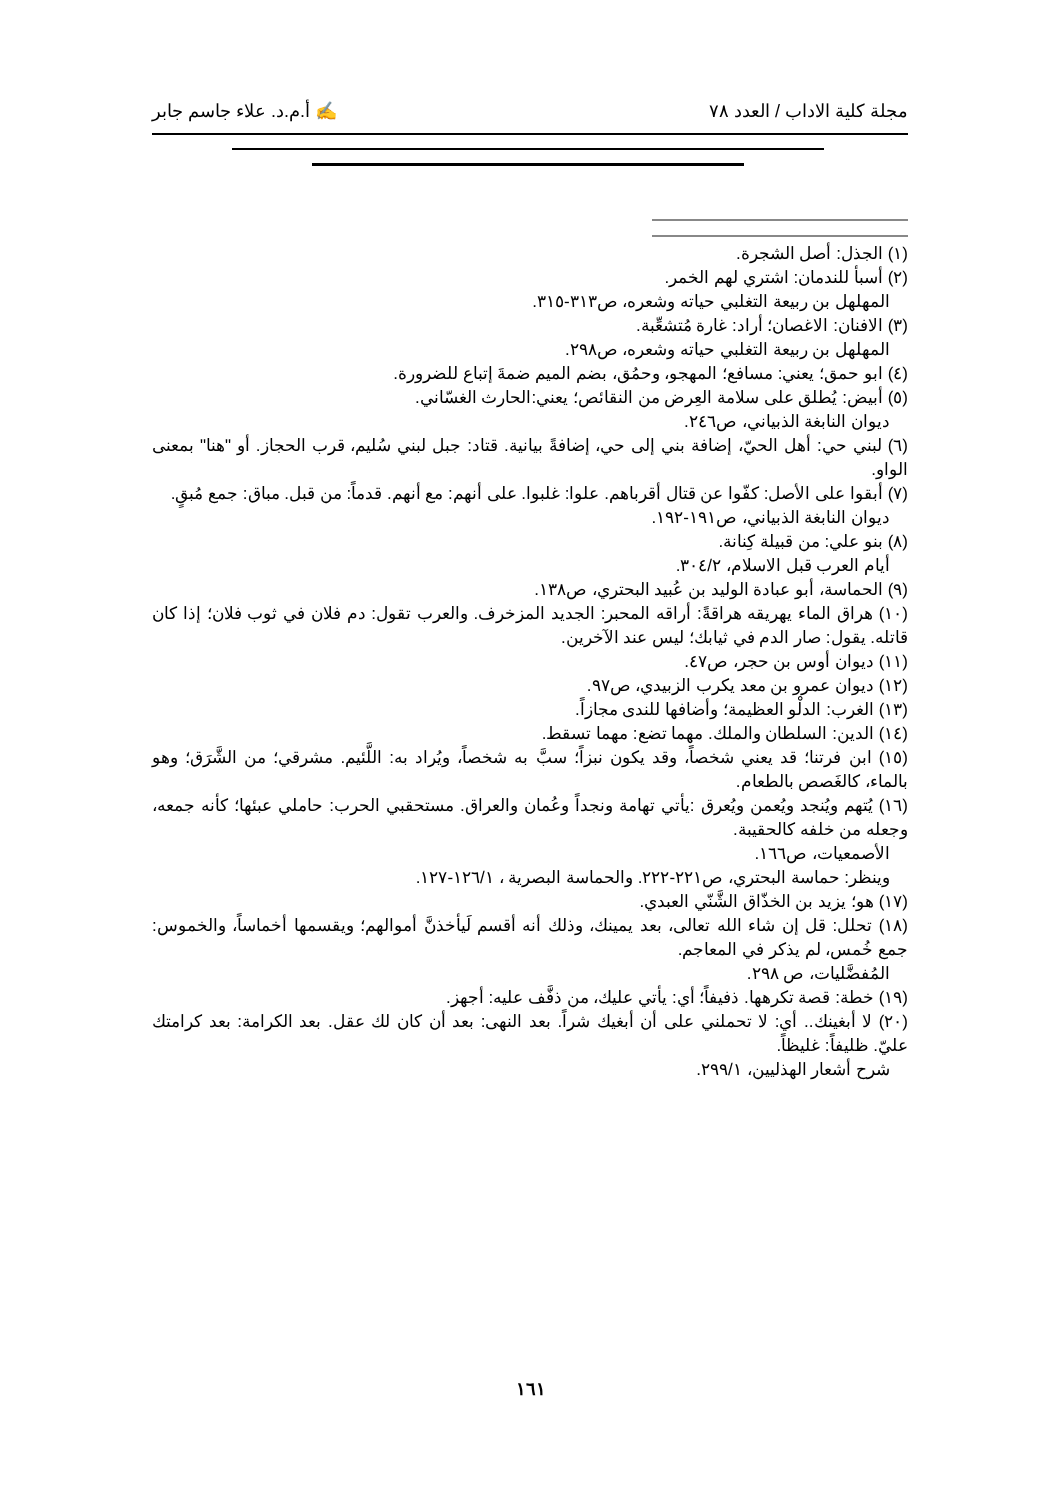مجلة كلية الاداب / العدد ٧٨ ✍ أ.م.د. علاء جاسم جابر
(١) الجذل: أصل الشجرة.
(٢) أسبأ للندمان: اشتري لهم الخمر.
المهلهل بن ربيعة التغلبي حياته وشعره، ص٣١٣-٣١٥.
(٣) الافنان: الاغصان؛ أراد: غارة مُتشعِّبة.
المهلهل بن ربيعة التغلبي حياته وشعره، ص٢٩٨.
(٤) ابو حمق؛ يعني: مسافع؛ المهجو، وحمُق، بضم الميم ضمةَ إتباع للضرورة.
(٥) أبيض: يُطلق على سلامة العِرض من النقائص؛ يعني:الحارث الغسّاني.
ديوان النابغة الذبياني، ص٢٤٦.
(٦) لبني حي: أهل الحيّ، إضافة بني إلى حي، إضافةً بيانية. قتاد: جبل لبني سُليم، قرب الحجاز. أو "هنا" بمعنى الواو.
(٧) أبقوا على الأصل: كفّوا عن قتال أقرباهم. علوا: غلبوا. على أنهم: مع أنهم. قدماً: من قبل. مباق: جمع مُبقٍ.
ديوان النابغة الذبياني، ص١٩١-١٩٢.
(٨) بنو علي: من قبيلة كِنانة.
أيام العرب قبل الاسلام، ٣٠٤/٢.
(٩) الحماسة، أبو عبادة الوليد بن عُبيد البحتري، ص١٣٨.
(١٠) هراق الماء يهريقه هراقةً: أراقه المحبر: الجديد المزخرف. والعرب تقول: دم فلان في ثوب فلان؛ إذا كان قاتله. يقول: صار الدم في ثيابك؛ ليس عند الآخرين.
(١١) ديوان أوس بن حجر، ص٤٧.
(١٢) ديوان عمرو بن معد يكرب الزبيدي، ص٩٧.
(١٣) الغرب: الدلْو العظيمة؛ وأضافها للندى مجازاً.
(١٤) الدين: السلطان والملك. مهما تضع: مهما تسقط.
(١٥) ابن فرتنا؛ قد يعني شخصاً، وقد يكون نبزاً؛ سبَّ به شخصاً، ويُراد به: اللَّئيم. مشرقي؛ من الشَّرَق؛ وهو بالماء، كالغَصص بالطعام.
(١٦) يُتهم ويُنجد ويُعمن ويُعرق :يأتي تهامة ونجداً وعُمان والعراق. مستحقبي الحرب: حاملي عبئها؛ كأنه جمعه، وجعله من خلفه كالحقيبة.
الأصمعيات، ص١٦٦.
وينظر: حماسة البحتري، ص٢٢١-٢٢٢. والحماسة البصرية ، ١٢٦/١-١٢٧.
(١٧) هو؛ يزيد بن الخذّاق الشَّنّي العبدي.
(١٨) تحلل: قل إن شاء الله تعالى، بعد يمينك، وذلك أنه أقسم لَيأخذنَّ أموالهم؛ ويقسمها أخماساً، والخموس: جمع خُمس، لم يذكر في المعاجم.
المُفضَّليات، ص ٢٩٨.
(١٩) خطة: قصة تكرهها. ذفيفاً؛ أي: يأتي عليك، من ذفَّف عليه: أجهز.
(٢٠) لا أبغينك.. أي: لا تحملني على أن أبغيك شراً. بعد النهى: بعد أن كان لك عقل. بعد الكرامة: بعد كرامتك عليّ. ظليفاً: غليظاً.
شرح أشعار الهذليين، ٢٩٩/١.
١٦١